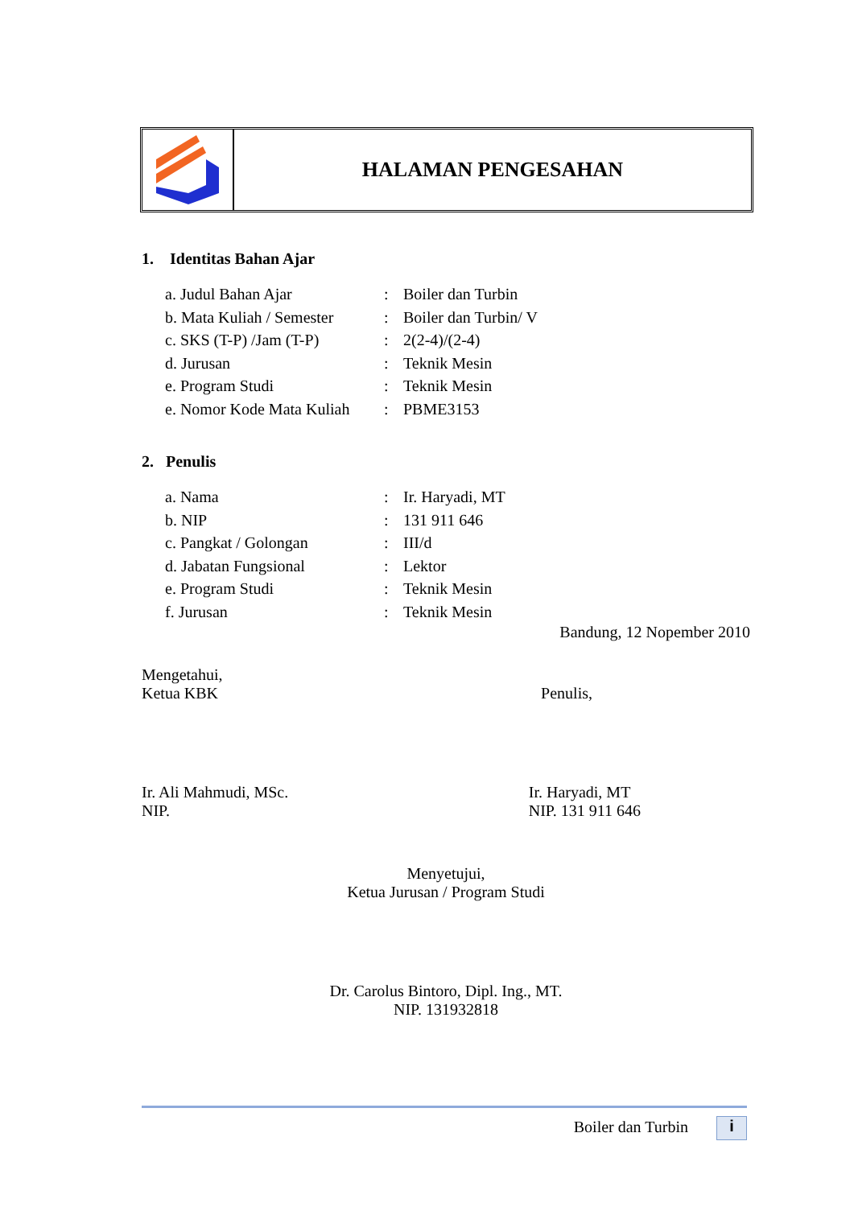HALAMAN PENGESAHAN
1. Identitas Bahan Ajar
| a. Judul Bahan Ajar | : | Boiler dan Turbin |
| b. Mata Kuliah / Semester | : | Boiler dan Turbin/ V |
| c. SKS (T-P) /Jam (T-P) | : | 2(2-4)/(2-4) |
| d. Jurusan | : | Teknik Mesin |
| e. Program Studi | : | Teknik Mesin |
| e. Nomor Kode Mata Kuliah | : | PBME3153 |
2. Penulis
| a. Nama | : | Ir. Haryadi, MT |
| b. NIP | : | 131 911 646 |
| c. Pangkat / Golongan | : | III/d |
| d. Jabatan Fungsional | : | Lektor |
| e. Program Studi | : | Teknik Mesin |
| f. Jurusan | : | Teknik Mesin |
Bandung, 12 Nopember 2010
Mengetahui,
Ketua KBK
Penulis,
Ir. Ali Mahmudi, MSc.
NIP.
Ir. Haryadi, MT
NIP. 131 911 646
Menyetujui,
Ketua Jurusan / Program Studi
Dr. Carolus Bintoro, Dipl. Ing., MT.
NIP. 131932818
Boiler dan Turbin i